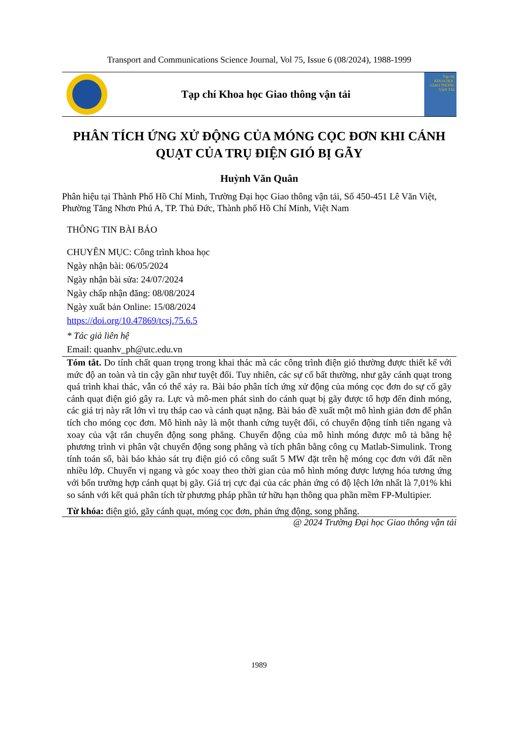Transport and Communications Science Journal, Vol 75, Issue 6 (08/2024), 1988-1999
Tạp chí Khoa học Giao thông vận tải
Tạp chí
KHOA HỌC
GIAO THÔNG VẬN TẢI
PHÂN TÍCH ỨNG XỬ ĐỘNG CỦA MÓNG CỌC ĐƠN KHI CÁNH QUẠT CỦA TRỤ ĐIỆN GIÓ BỊ GÃY
Huỳnh Văn Quân
Phân hiệu tại Thành Phố Hồ Chí Minh, Trường Đại học Giao thông vận tải, Số 450-451 Lê Văn Việt, Phường Tăng Nhơn Phú A, TP. Thủ Đức, Thành phố Hồ Chí Minh, Việt Nam
THÔNG TIN BÀI BÁO
CHUYÊN MỤC: Công trình khoa học
Ngày nhận bài: 06/05/2024
Ngày nhận bài sửa: 24/07/2024
Ngày chấp nhận đăng: 08/08/2024
Ngày xuất bản Online: 15/08/2024
https://doi.org/10.47869/tcsj.75.6.5
* Tác giả liên hệ
Email: quanhv_ph@utc.edu.vn
Tóm tắt. Do tính chất quan trọng trong khai thác mà các công trình điện gió thường được thiết kế với mức độ an toàn và tin cậy gần như tuyệt đối. Tuy nhiên, các sự cố bất thường, như gãy cánh quạt trong quá trình khai thác, vẫn có thể xảy ra. Bài báo phân tích ứng xử động của móng cọc đơn do sự cố gãy cánh quạt điện gió gây ra. Lực và mô-men phát sinh do cánh quạt bị gãy được tổ hợp đến đỉnh móng, các giá trị này rất lớn vì trụ tháp cao và cánh quạt nặng. Bài báo đề xuất một mô hình giản đơn để phân tích cho móng cọc đơn. Mô hình này là một thanh cứng tuyệt đối, có chuyển động tính tiến ngang và xoay của vật rắn chuyển động song phẳng. Chuyển động của mô hình móng được mô tả bằng hệ phương trình vi phân vật chuyển động song phẳng và tích phân bằng công cụ Matlab-Simulink. Trong tính toán số, bài báo khảo sát trụ điện gió có công suất 5 MW đặt trên hệ móng cọc đơn với đất nền nhiều lớp. Chuyển vị ngang và góc xoay theo thời gian của mô hình móng được lượng hóa tương ứng với bốn trường hợp cánh quạt bị gãy. Giá trị cực đại của các phản ứng có độ lệch lớn nhất là 7,01% khi so sánh với kết quả phân tích từ phương pháp phần tử hữu hạn thông qua phần mềm FP-Multipier.
Từ khóa: điện gió, gãy cánh quạt, móng cọc đơn, phản ứng động, song phẳng.
@ 2024 Trường Đại học Giao thông vận tải
1989